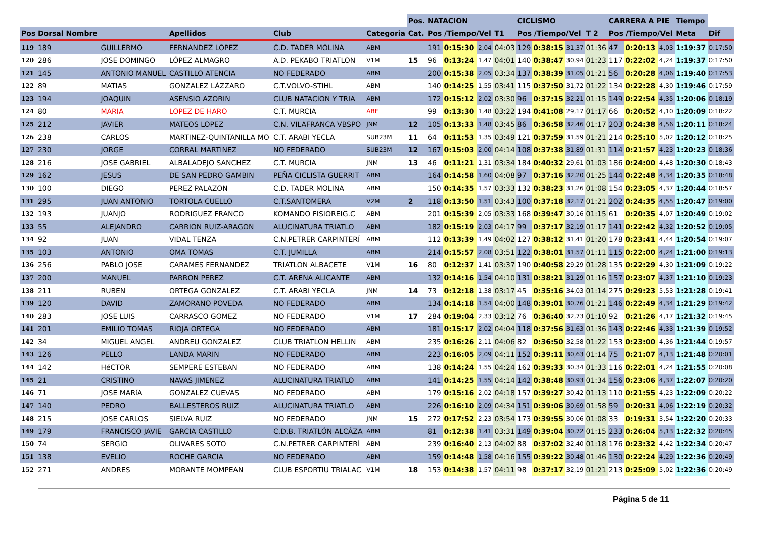| | | | | | | Pos. | NATACION | | | | CICLISMO | | | | CARRERA A PIE | | | Tiempo | |
| --- | --- | --- | --- | --- | --- | --- | --- | --- | --- | --- | --- | --- | --- | --- | --- | --- | --- | --- | --- |
| Pos | Dorsal Nombre | | Apellidos | Club | Categoria | Cat. | Pos /Tiempo/Vel | | | T1 | Pos /Tiempo/Vel | | | T 2 | Pos /Tiempo/Vel | | | Meta | Dif |
| 119 | 189 | GUILLERMO | FERNANDEZ LOPEZ | C.D. TADER MOLINA | ABM | | 191 | 0:15:30 | 2,04 | 04:03 | 129 | 0:38:15 | 31,37 | 01:36 | 47 | 0:20:13 | 4,03 | 1:19:37 | 0:17:50 |
| 120 | 286 | JOSE DOMINGO | LÓPEZ ALMAGRO | A.D. PEKABO TRIATLON | V1M | 15 | 96 | 0:13:24 | 1,47 | 04:01 | 140 | 0:38:47 | 30,94 | 01:23 | 117 | 0:22:02 | 4,24 | 1:19:37 | 0:17:50 |
| 121 | 145 | ANTONIO MANUEL | CASTILLO ATENCIA | NO FEDERADO | ABM | | 200 | 0:15:38 | 2,05 | 03:34 | 137 | 0:38:39 | 31,05 | 01:21 | 56 | 0:20:28 | 4,06 | 1:19:40 | 0:17:53 |
| 122 | 89 | MATIAS | GONZALEZ LÁZZARO | C.T.VOLVO-STIHL | ABM | | 140 | 0:14:25 | 1,55 | 03:41 | 115 | 0:37:50 | 31,72 | 01:22 | 134 | 0:22:28 | 4,30 | 1:19:46 | 0:17:59 |
| 123 | 194 | JOAQUIN | ASENSIO AZORIN | CLUB NATACION Y TRIA | ABM | | 172 | 0:15:12 | 2,02 | 03:30 | 96 | 0:37:15 | 32,21 | 01:15 | 149 | 0:22:54 | 4,35 | 1:20:06 | 0:18:19 |
| 124 | 80 | MARIA | LOPEZ DE HARO | C.T. MURCIA | ABF | | 99 | 0:13:30 | 1,48 | 03:22 | 194 | 0:41:08 | 29,17 | 01:17 | 66 | 0:20:52 | 4,10 | 1:20:09 | 0:18:22 |
| 125 | 212 | JAVIER | MATEOS LOPEZ | C.N. VILAFRANCA VBSPO | JNM | 12 | 105 | 0:13:33 | 1,48 | 03:45 | 86 | 0:36:58 | 32,46 | 01:17 | 203 | 0:24:38 | 4,56 | 1:20:11 | 0:18:24 |
| 126 | 238 | CARLOS | MARTINEZ-QUINTANILLA MO | C.T. ARABI YECLA | SUB23M | 11 | 64 | 0:11:53 | 1,35 | 03:49 | 121 | 0:37:59 | 31,59 | 01:21 | 214 | 0:25:10 | 5,02 | 1:20:12 | 0:18:25 |
| 127 | 230 | JORGE | CORRAL MARTINEZ | NO FEDERADO | SUB23M | 12 | 167 | 0:15:03 | 2,00 | 04:14 | 108 | 0:37:38 | 31,89 | 01:31 | 114 | 0:21:57 | 4,23 | 1:20:23 | 0:18:36 |
| 128 | 216 | JOSE GABRIEL | ALBALADEJO SANCHEZ | C.T. MURCIA | JNM | 13 | 46 | 0:11:21 | 1,31 | 03:34 | 184 | 0:40:32 | 29,61 | 01:03 | 186 | 0:24:00 | 4,48 | 1:20:30 | 0:18:43 |
| 129 | 162 | JESUS | DE SAN PEDRO GAMBIN | PEÑA CICLISTA GUERRIT | ABM | | 164 | 0:14:58 | 1,60 | 04:08 | 97 | 0:37:16 | 32,20 | 01:25 | 144 | 0:22:48 | 4,34 | 1:20:35 | 0:18:48 |
| 130 | 100 | DIEGO | PEREZ PALAZON | C.D. TADER MOLINA | ABM | | 150 | 0:14:35 | 1,57 | 03:33 | 132 | 0:38:23 | 31,26 | 01:08 | 154 | 0:23:05 | 4,37 | 1:20:44 | 0:18:57 |
| 131 | 295 | JUAN ANTONIO | TORTOLA CUELLO | C.T.SANTOMERA | V2M | 2 | 118 | 0:13:50 | 1,51 | 03:43 | 100 | 0:37:18 | 32,17 | 01:21 | 202 | 0:24:35 | 4,55 | 1:20:47 | 0:19:00 |
| 132 | 193 | JUANJO | RODRIGUEZ FRANCO | KOMANDO FISIOREIG.C | ABM | | 201 | 0:15:39 | 2,05 | 03:33 | 168 | 0:39:47 | 30,16 | 01:15 | 61 | 0:20:35 | 4,07 | 1:20:49 | 0:19:02 |
| 133 | 55 | ALEJANDRO | CARRION RUIZ-ARAGON | ALUCINATURA TRIATLO | ABM | | 182 | 0:15:19 | 2,03 | 04:17 | 99 | 0:37:17 | 32,19 | 01:17 | 141 | 0:22:42 | 4,32 | 1:20:52 | 0:19:05 |
| 134 | 92 | JUAN | VIDAL TENZA | C.N.PETRER CARPINTERÍ | ABM | | 112 | 0:13:39 | 1,49 | 04:02 | 127 | 0:38:12 | 31,41 | 01:20 | 178 | 0:23:41 | 4,44 | 1:20:54 | 0:19:07 |
| 135 | 103 | ANTONIO | OMA TOMAS | C.T. JUMILLA | ABM | | 214 | 0:15:57 | 2,08 | 03:51 | 122 | 0:38:01 | 31,57 | 01:11 | 115 | 0:22:00 | 4,24 | 1:21:00 | 0:19:13 |
| 136 | 256 | PABLO JOSE | CARAMES FERNANDEZ | TRIATLON ALBACETE | V1M | 16 | 80 | 0:12:37 | 1,41 | 03:37 | 190 | 0:40:58 | 29,29 | 01:28 | 135 | 0:22:29 | 4,30 | 1:21:09 | 0:19:22 |
| 137 | 200 | MANUEL | PARRON PEREZ | C.T. ARENA ALICANTE | ABM | | 132 | 0:14:16 | 1,54 | 04:10 | 131 | 0:38:21 | 31,29 | 01:16 | 157 | 0:23:07 | 4,37 | 1:21:10 | 0:19:23 |
| 138 | 211 | RUBEN | ORTEGA GONZALEZ | C.T. ARABI YECLA | JNM | 14 | 73 | 0:12:18 | 1,38 | 03:17 | 45 | 0:35:16 | 34,03 | 01:14 | 275 | 0:29:23 | 5,53 | 1:21:28 | 0:19:41 |
| 139 | 120 | DAVID | ZAMORANO POVEDA | NO FEDERADO | ABM | | 134 | 0:14:18 | 1,54 | 04:00 | 148 | 0:39:01 | 30,76 | 01:21 | 146 | 0:22:49 | 4,34 | 1:21:29 | 0:19:42 |
| 140 | 283 | JOSE LUIS | CARRASCO GOMEZ | NO FEDERADO | V1M | 17 | 284 | 0:19:04 | 2,33 | 03:12 | 76 | 0:36:40 | 32,73 | 01:10 | 92 | 0:21:26 | 4,17 | 1:21:32 | 0:19:45 |
| 141 | 201 | EMILIO TOMAS | RIOJA ORTEGA | NO FEDERADO | ABM | | 181 | 0:15:17 | 2,02 | 04:04 | 118 | 0:37:56 | 31,63 | 01:36 | 143 | 0:22:46 | 4,33 | 1:21:39 | 0:19:52 |
| 142 | 34 | MIGUEL ANGEL | ANDREU GONZALEZ | CLUB TRIATLON HELLIN | ABM | | 235 | 0:16:26 | 2,11 | 04:06 | 82 | 0:36:50 | 32,58 | 01:22 | 153 | 0:23:00 | 4,36 | 1:21:44 | 0:19:57 |
| 143 | 126 | PELLO | LANDA MARIN | NO FEDERADO | ABM | | 223 | 0:16:05 | 2,09 | 04:11 | 152 | 0:39:11 | 30,63 | 01:14 | 75 | 0:21:07 | 4,13 | 1:21:48 | 0:20:01 |
| 144 | 142 | HéCTOR | SEMPERE ESTEBAN | NO FEDERADO | ABM | | 138 | 0:14:24 | 1,55 | 04:24 | 162 | 0:39:33 | 30,34 | 01:33 | 116 | 0:22:01 | 4,24 | 1:21:55 | 0:20:08 |
| 145 | 21 | CRISTINO | NAVAS JIMENEZ | ALUCINATURA TRIATLO | ABM | | 141 | 0:14:25 | 1,55 | 04:14 | 142 | 0:38:48 | 30,93 | 01:34 | 156 | 0:23:06 | 4,37 | 1:22:07 | 0:20:20 |
| 146 | 71 | JOSE MARíA | GONZALEZ CUEVAS | NO FEDERADO | ABM | | 179 | 0:15:16 | 2,02 | 04:18 | 157 | 0:39:27 | 30,42 | 01:13 | 110 | 0:21:55 | 4,23 | 1:22:09 | 0:20:22 |
| 147 | 140 | PEDRO | BALLESTEROS RUIZ | ALUCINATURA TRIATLO | ABM | | 226 | 0:16:10 | 2,09 | 04:34 | 151 | 0:39:06 | 30,69 | 01:58 | 59 | 0:20:31 | 4,06 | 1:22:19 | 0:20:32 |
| 148 | 215 | JOSE CARLOS | SIELVA RUIZ | NO FEDERADO | JNM | 15 | 272 | 0:17:52 | 2,23 | 03:54 | 173 | 0:39:55 | 30,06 | 01:08 | 33 | 0:19:31 | 3,54 | 1:22:20 | 0:20:33 |
| 149 | 179 | FRANCISCO JAVIE | GARCIA CASTILLO | C.D.B. TRIATLÓN ALCÁZA | ABM | | 81 | 0:12:38 | 1,41 | 03:31 | 149 | 0:39:04 | 30,72 | 01:15 | 233 | 0:26:04 | 5,13 | 1:22:32 | 0:20:45 |
| 150 | 74 | SERGIO | OLIVARES SOTO | C.N.PETRER CARPINTERÍ | ABM | | 239 | 0:16:40 | 2,13 | 04:02 | 88 | 0:37:02 | 32,40 | 01:18 | 176 | 0:23:32 | 4,42 | 1:22:34 | 0:20:47 |
| 151 | 138 | EVELIO | ROCHE GARCIA | NO FEDERADO | ABM | | 159 | 0:14:48 | 1,58 | 04:16 | 155 | 0:39:22 | 30,48 | 01:46 | 130 | 0:22:24 | 4,29 | 1:22:36 | 0:20:49 |
| 152 | 271 | ANDRES | MORANTE MOMPEAN | CLUB ESPORTIU TRIALAC | V1M | 18 | 153 | 0:14:38 | 1,57 | 04:11 | 98 | 0:37:17 | 32,19 | 01:21 | 213 | 0:25:09 | 5,02 | 1:22:36 | 0:20:49 |
Página 5 de 11